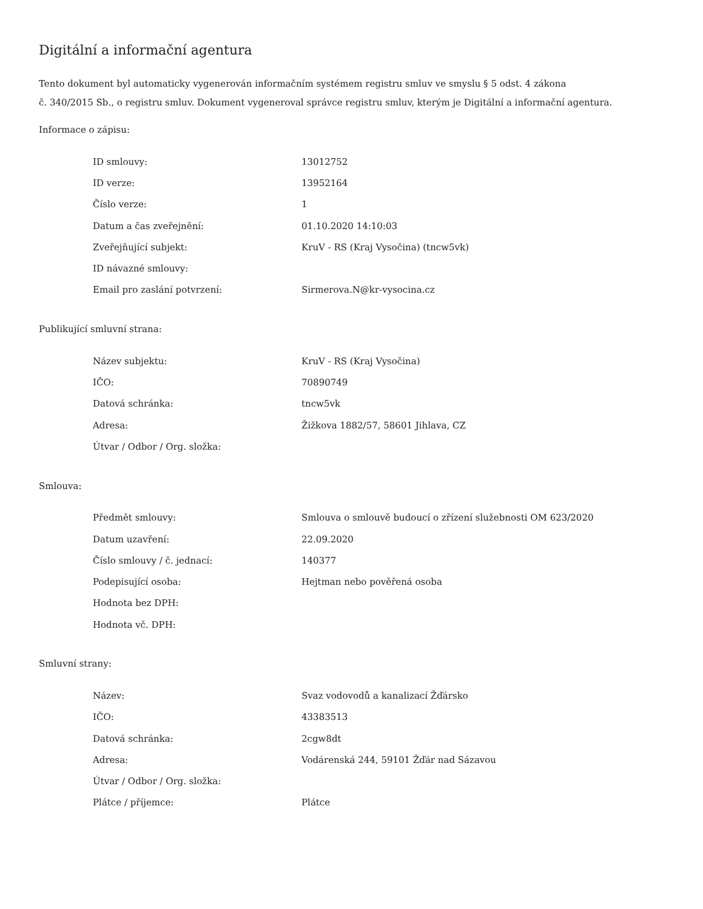Digitální a informační agentura
Tento dokument byl automaticky vygenerován informačním systémem registru smluv ve smyslu § 5 odst. 4 zákona
č. 340/2015 Sb., o registru smluv. Dokument vygeneroval správce registru smluv, kterým je Digitální a informační agentura.
Informace o zápisu:
| ID smlouvy: | 13012752 |
| ID verze: | 13952164 |
| Číslo verze: | 1 |
| Datum a čas zveřejnění: | 01.10.2020 14:10:03 |
| Zveřejňující subjekt: | KruV - RS (Kraj Vysočina) (tncw5vk) |
| ID návazné smlouvy: | |
| Email pro zaslání potvrzení: | Sirmerova.N@kr-vysocina.cz |
Publikující smluvní strana:
| Název subjektu: | KruV - RS (Kraj Vysočina) |
| IČO: | 70890749 |
| Datová schránka: | tncw5vk |
| Adresa: | Žižkova 1882/57, 58601 Jihlava, CZ |
| Útvar / Odbor / Org. složka: | |
Smlouva:
| Předmět smlouvy: | Smlouva o smlouvě budoucí o zřízení služebnosti OM 623/2020 |
| Datum uzavření: | 22.09.2020 |
| Číslo smlouvy / č. jednací: | 140377 |
| Podepisující osoba: | Hejtman nebo pověřená osoba |
| Hodnota bez DPH: | |
| Hodnota vč. DPH: | |
Smluvní strany:
| Název: | Svaz vodovodů a kanalizací Žďársko |
| IČO: | 43383513 |
| Datová schránka: | 2cgw8dt |
| Adresa: | Vodárenská 244, 59101 Žďár nad Sázavou |
| Útvar / Odbor / Org. složka: | |
| Plátce / příjemce: | Plátce |